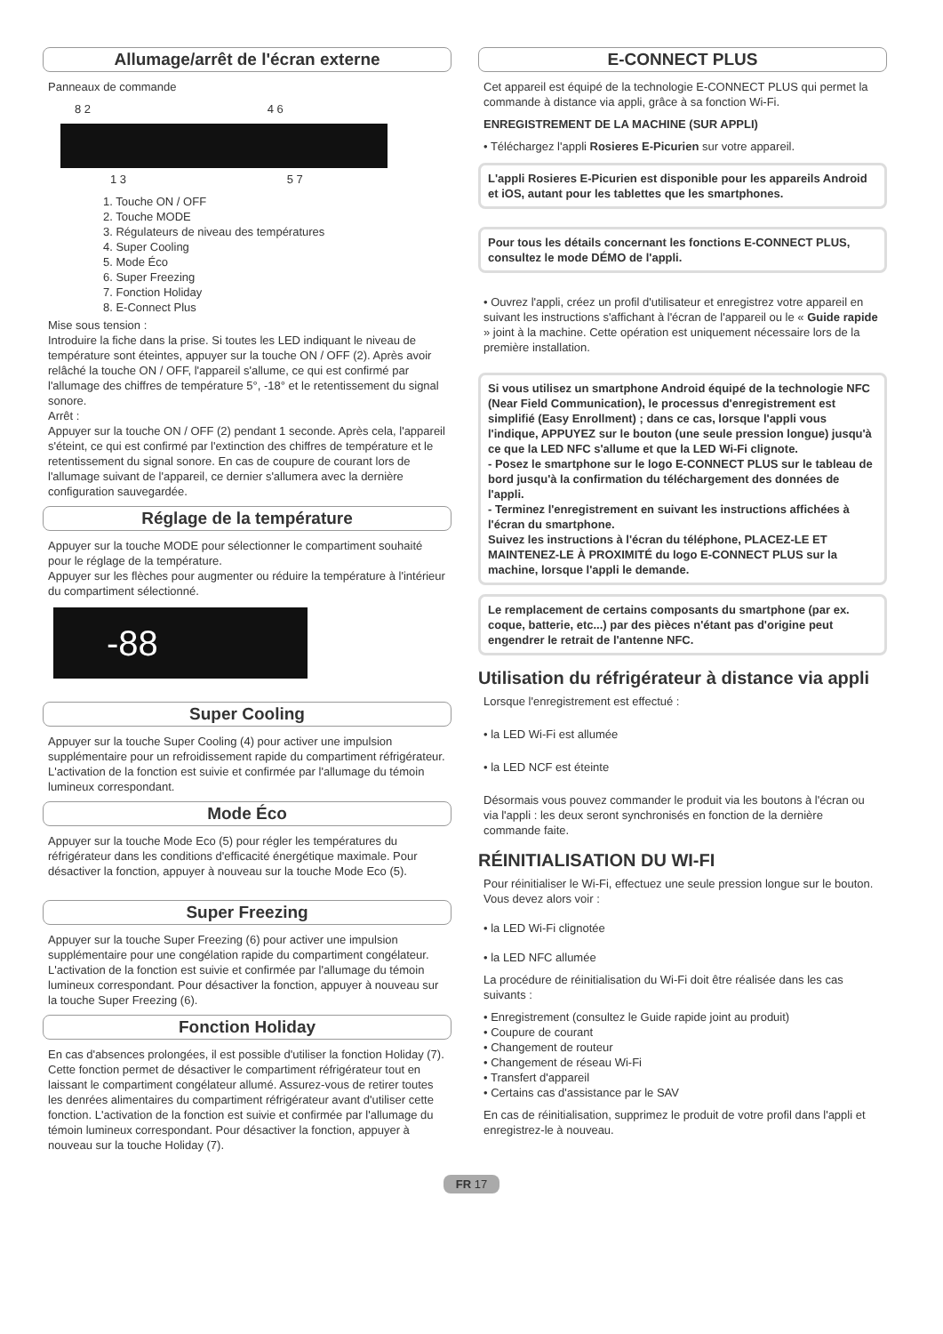Allumage/arrêt de l'écran externe
Panneaux de commande
8 2 4 6
1 3 5 7
1. Touche ON / OFF
2. Touche MODE
3. Régulateurs de niveau des températures
4. Super Cooling
5. Mode Éco
6. Super Freezing
7. Fonction Holiday
8. E-Connect Plus
Mise sous tension :
Introduire la fiche dans la prise. Si toutes les LED indiquant le niveau de température sont éteintes, appuyer sur la touche ON / OFF (2). Après avoir relâché la touche ON / OFF, l'appareil s'allume, ce qui est confirmé par l'allumage des chiffres de température 5°, -18° et le retentissement du signal sonore.
Arrêt :
Appuyer sur la touche ON / OFF (2) pendant 1 seconde. Après cela, l'appareil s'éteint, ce qui est confirmé par l'extinction des chiffres de température et le retentissement du signal sonore. En cas de coupure de courant lors de l'allumage suivant de l'appareil, ce dernier s'allumera avec la dernière configuration sauvegardée.
Réglage de la température
Appuyer sur la touche MODE pour sélectionner le compartiment souhaité pour le réglage de la température.
Appuyer sur les flèches pour augmenter ou réduire la température à l'intérieur du compartiment sélectionné.
-88
Super Cooling
Appuyer sur la touche Super Cooling (4) pour activer une impulsion supplémentaire pour un refroidissement rapide du compartiment réfrigérateur. L'activation de la fonction est suivie et confirmée par l'allumage du témoin lumineux correspondant.
Mode Éco
Appuyer sur la touche Mode Eco (5) pour régler les températures du réfrigérateur dans les conditions d'efficacité énergétique maximale. Pour désactiver la fonction, appuyer à nouveau sur la touche Mode Eco (5).
Super Freezing
Appuyer sur la touche Super Freezing (6) pour activer une impulsion supplémentaire pour une congélation rapide du compartiment congélateur. L'activation de la fonction est suivie et confirmée par l'allumage du témoin lumineux correspondant. Pour désactiver la fonction, appuyer à nouveau sur la touche Super Freezing (6).
Fonction Holiday
En cas d'absences prolongées, il est possible d'utiliser la fonction Holiday (7). Cette fonction permet de désactiver le compartiment réfrigérateur tout en laissant le compartiment congélateur allumé. Assurez-vous de retirer toutes les denrées alimentaires du compartiment réfrigérateur avant d'utiliser cette fonction. L'activation de la fonction est suivie et confirmée par l'allumage du témoin lumineux correspondant. Pour désactiver la fonction, appuyer à nouveau sur la touche Holiday (7).
E-CONNECT PLUS
Cet appareil est équipé de la technologie E-CONNECT PLUS qui permet la commande à distance via appli, grâce à sa fonction Wi-Fi.
ENREGISTREMENT DE LA MACHINE (SUR APPLI)
• Téléchargez l'appli Rosieres E-Picurien sur votre appareil.
L'appli Rosieres E-Picurien est disponible pour les appareils Android et iOS, autant pour les tablettes que les smartphones.
Pour tous les détails concernant les fonctions E-CONNECT PLUS, consultez le mode DÉMO de l'appli.
• Ouvrez l'appli, créez un profil d'utilisateur et enregistrez votre appareil en suivant les instructions s'affichant à l'écran de l'appareil ou le « Guide rapide » joint à la machine. Cette opération est uniquement nécessaire lors de la première installation.
Si vous utilisez un smartphone Android équipé de la technologie NFC (Near Field Communication), le processus d'enregistrement est simplifié (Easy Enrollment) ; dans ce cas, lorsque l'appli vous l'indique, APPUYEZ sur le bouton (une seule pression longue) jusqu'à ce que la LED NFC s'allume et que la LED Wi-Fi clignote.
- Posez le smartphone sur le logo E-CONNECT PLUS sur le tableau de bord jusqu'à la confirmation du téléchargement des données de l'appli.
- Terminez l'enregistrement en suivant les instructions affichées à l'écran du smartphone.
Suivez les instructions à l'écran du téléphone, PLACEZ-LE ET MAINTENEZ-LE À PROXIMITÉ du logo E-CONNECT PLUS sur la machine, lorsque l'appli le demande.
Le remplacement de certains composants du smartphone (par ex. coque, batterie, etc...) par des pièces n'étant pas d'origine peut engendrer le retrait de l'antenne NFC.
Utilisation du réfrigérateur à distance via appli
Lorsque l'enregistrement est effectué :
• la LED Wi-Fi est allumée
• la LED NCF est éteinte
Désormais vous pouvez commander le produit via les boutons à l'écran ou via l'appli : les deux seront synchronisés en fonction de la dernière commande faite.
RÉINITIALISATION DU WI-FI
Pour réinitialiser le Wi-Fi, effectuez une seule pression longue sur le bouton. Vous devez alors voir :
• la LED Wi-Fi clignotée
• la LED NFC allumée
La procédure de réinitialisation du Wi-Fi doit être réalisée dans les cas suivants :
• Enregistrement (consultez le Guide rapide joint au produit)
• Coupure de courant
• Changement de routeur
• Changement de réseau Wi-Fi
• Transfert d'appareil
• Certains cas d'assistance par le SAV
En cas de réinitialisation, supprimez le produit de votre profil dans l'appli et enregistrez-le à nouveau.
FR 17